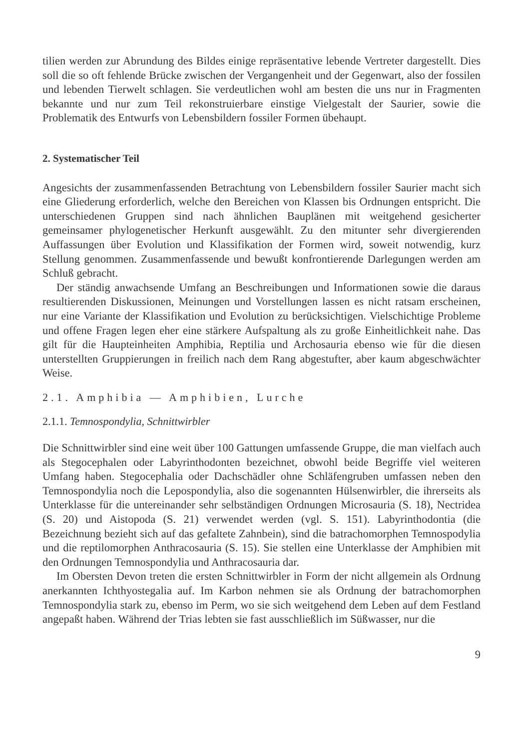tilien werden zur Abrundung des Bildes einige repräsentative lebende Vertreter dargestellt. Dies soll die so oft fehlende Brücke zwischen der Vergangenheit und der Gegenwart, also der fossilen und lebenden Tierwelt schlagen. Sie verdeutlichen wohl am besten die uns nur in Fragmenten bekannte und nur zum Teil rekonstruierbare einstige Vielgestalt der Saurier, sowie die Problematik des Entwurfs von Lebensbildern fossiler Formen übehaupt.
2. Systematischer Teil
Angesichts der zusammenfassenden Betrachtung von Lebensbildern fossiler Saurier macht sich eine Gliederung erforderlich, welche den Bereichen von Klassen bis Ordnungen entspricht. Die unterschiedenen Gruppen sind nach ähnlichen Bauplänen mit weitgehend gesicherter gemeinsamer phylogenetischer Herkunft ausgewählt. Zu den mitunter sehr divergierenden Auffassungen über Evolution und Klassifikation der Formen wird, soweit notwendig, kurz Stellung genommen. Zusammenfassende und bewußt konfrontierende Darlegungen werden am Schluß gebracht.
Der ständig anwachsende Umfang an Beschreibungen und Informationen sowie die daraus resultierenden Diskussionen, Meinungen und Vorstellungen lassen es nicht ratsam erscheinen, nur eine Variante der Klassifikation und Evolution zu berücksichtigen. Vielschichtige Probleme und offene Fragen legen eher eine stärkere Aufspaltung als zu große Einheitlichkeit nahe. Das gilt für die Haupteinheiten Amphibia, Reptilia und Archosauria ebenso wie für die diesen unterstellten Gruppierungen in freilich nach dem Rang abgestufter, aber kaum abgeschwächter Weise.
2.1. Amphibia — Amphibien, Lurche
2.1.1. Temnospondylia, Schnittwirbler
Die Schnittwirbler sind eine weit über 100 Gattungen umfassende Gruppe, die man vielfach auch als Stegocephalen oder Labyrinthodonten bezeichnet, obwohl beide Begriffe viel weiteren Umfang haben. Stegocephalia oder Dachschädler ohne Schläfengruben umfassen neben den Temnospondylia noch die Lepospondylia, also die sogenannten Hülsenwirbler, die ihrerseits als Unterklasse für die untereinander sehr selbständigen Ordnungen Microsauria (S. 18), Nectridea (S. 20) und Aistopoda (S. 21) verwendet werden (vgl. S. 151). Labyrinthodontia (die Bezeichnung bezieht sich auf das gefaltete Zahnbein), sind die batrachomorphen Temnospodylia und die reptilomorphen Anthracosauria (S. 15). Sie stellen eine Unterklasse der Amphibien mit den Ordnungen Temnospondylia und Anthracosauria dar.
Im Obersten Devon treten die ersten Schnittwirbler in Form der nicht allgemein als Ordnung anerkannten Ichthyostegalia auf. Im Karbon nehmen sie als Ordnung der batrachomorphen Temnospondylia stark zu, ebenso im Perm, wo sie sich weitgehend dem Leben auf dem Festland angepaßt haben. Während der Trias lebten sie fast ausschließlich im Süßwasser, nur die
9